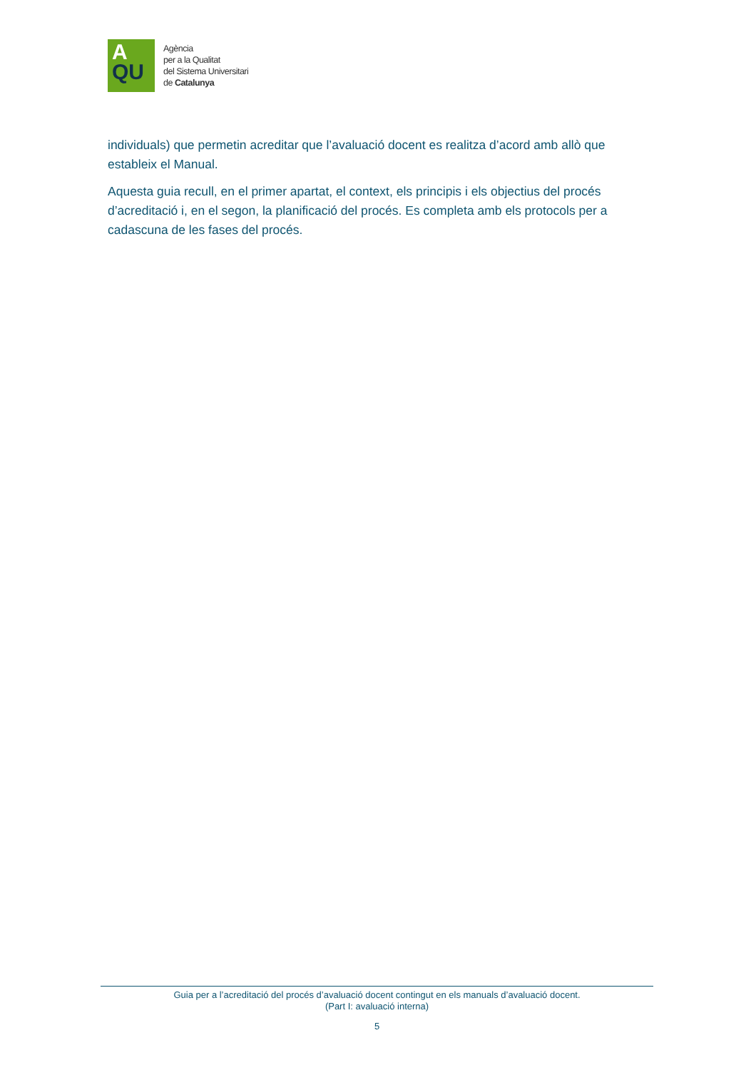A
QU
Agència
per a la Qualitat
del Sistema Universitari
de Catalunya
individuals) que permetin acreditar que l’avaluació docent es realitza d’acord amb allò que estableix el Manual.
Aquesta guia recull, en el primer apartat, el context, els principis i els objectius del procés d’acreditació i, en el segon, la planificació del procés. Es completa amb els protocols per a cadascuna de les fases del procés.
Guia per a l’acreditació del procés d’avaluació docent contingut en els manuals d’avaluació docent.
(Part I: avaluació interna)
5